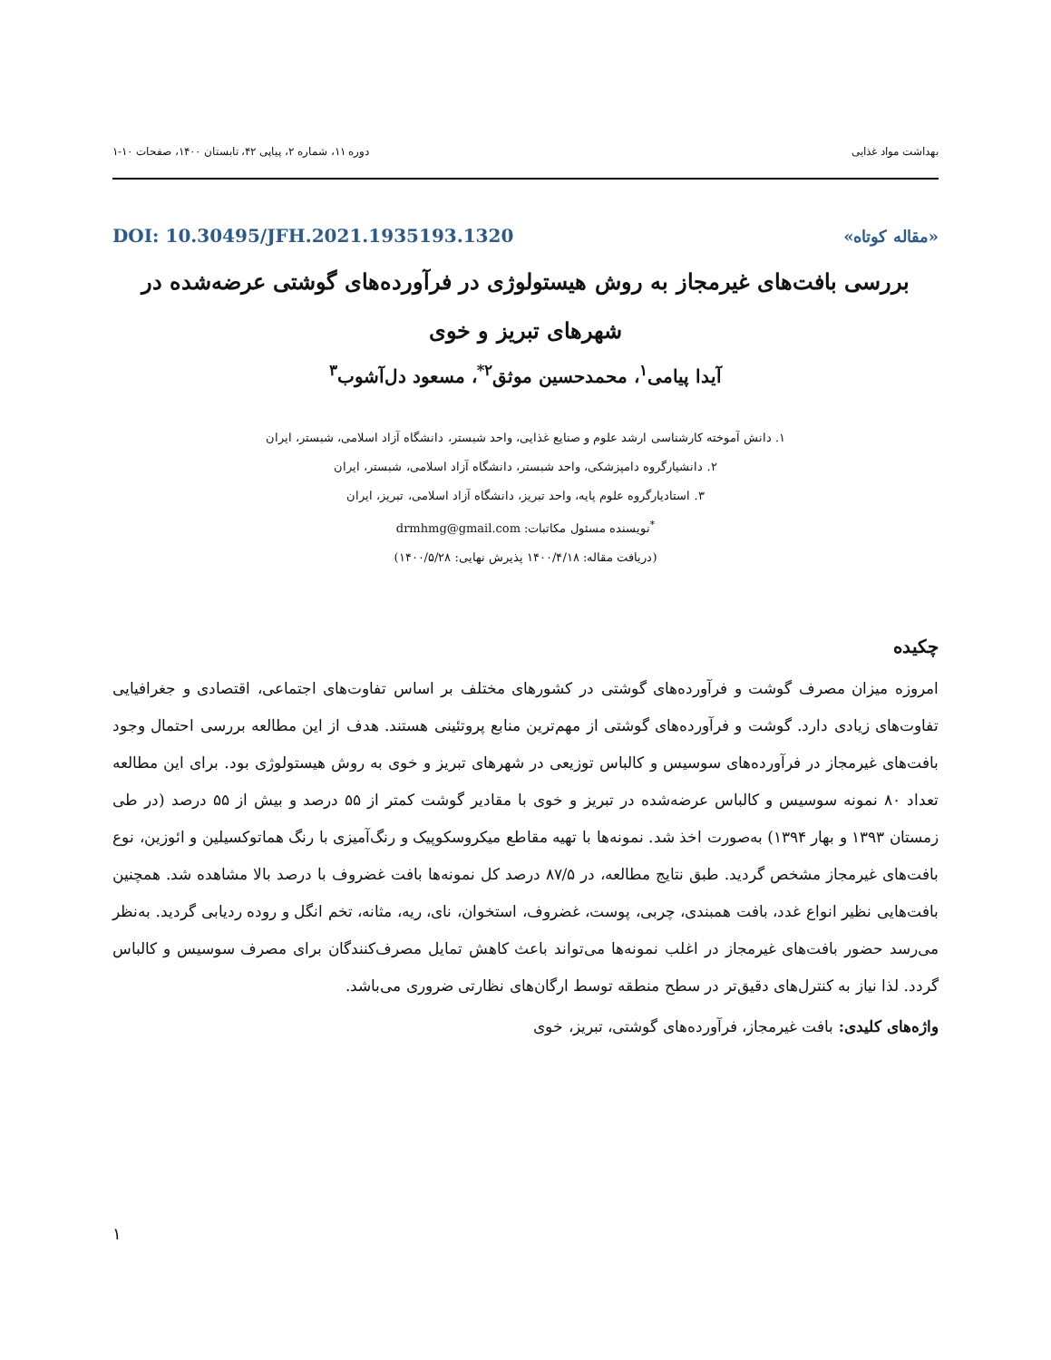بهداشت مواد غذایی دوره ۱۱، شماره ۲، پیاپی ۴۲، تابستان ۱۴۰۰، صفحات ۱۰-۱
«مقاله کوتاه» DOI: 10.30495/JFH.2021.1935193.1320
بررسی بافت‌های غیرمجاز به روش هیستولوژی در فرآورده‌های گوشتی عرضه‌شده در شهرهای تبریز و خوی
آیدا پیامی<sup>۱</sup>، محمدحسین موثق<sup>۲*</sup>، مسعود دل‌آشوب<sup>۳</sup>
۱. دانش آموخته کارشناسی ارشد علوم و صنایع غذایی، واحد شبستر، دانشگاه آزاد اسلامی، شبستر، ایران
۲. دانشیارگروه دامپزشکی، واحد شبستر، دانشگاه آزاد اسلامی، شبستر، ایران
۳. استادیارگروه علوم پایه، واحد تبریز، دانشگاه آزاد اسلامی، تبریز، ایران
<sup>*</sup> نویسنده مسئول مکاتبات: drmhmg@gmail.com
(دریافت مقاله: ۱۴۰۰/۴/۱۸ پذیرش نهایی: ۱۴۰۰/۵/۲۸)
چکیده
امروزه میزان مصرف گوشت و فرآورده‌های گوشتی در کشورهای مختلف بر اساس تفاوت‌های اجتماعی، اقتصادی و جغرافیایی تفاوت‌های زیادی دارد. گوشت و فرآورده‌های گوشتی از مهم‌ترین منابع پروتئینی هستند. هدف از این مطالعه بررسی احتمال وجود بافت‌های غیرمجاز در فرآورده‌های سوسیس و کالباس توزیعی در شهرهای تبریز و خوی به روش هیستولوژی بود. برای این مطالعه تعداد ۸۰ نمونه سوسیس و کالباس عرضه‌شده در تبریز و خوی با مقادیر گوشت کمتر از ۵۵ درصد و بیش از ۵۵ درصد (در طی زمستان ۱۳۹۳ و بهار ۱۳۹۴) به‌صورت اخذ شد. نمونه‌ها با تهیه مقاطع میکروسکوپیک و رنگ‌آمیزی با رنگ هماتوکسیلین و ائوزین، نوع بافت‌های غیرمجاز مشخص گردید. طبق نتایج مطالعه، در ۸۷/۵ درصد کل نمونه‌ها بافت غضروف با درصد بالا مشاهده شد. همچنین بافت‌هایی نظیر انواع غدد، بافت همبندی، چربی، پوست، غضروف، استخوان، نای، ریه، مثانه، تخم انگل و روده ردیابی گردید. به‌نظر می‌رسد حضور بافت‌های غیرمجاز در اغلب نمونه‌ها می‌تواند باعث کاهش تمایل مصرف‌کنندگان برای مصرف سوسیس و کالباس گردد. لذا نیاز به کنترل‌های دقیق‌تر در سطح منطقه توسط ارگان‌های نظارتی ضروری می‌باشد.
واژه‌های کلیدی: بافت غیرمجاز، فرآورده‌های گوشتی، تبریز، خوی
۱